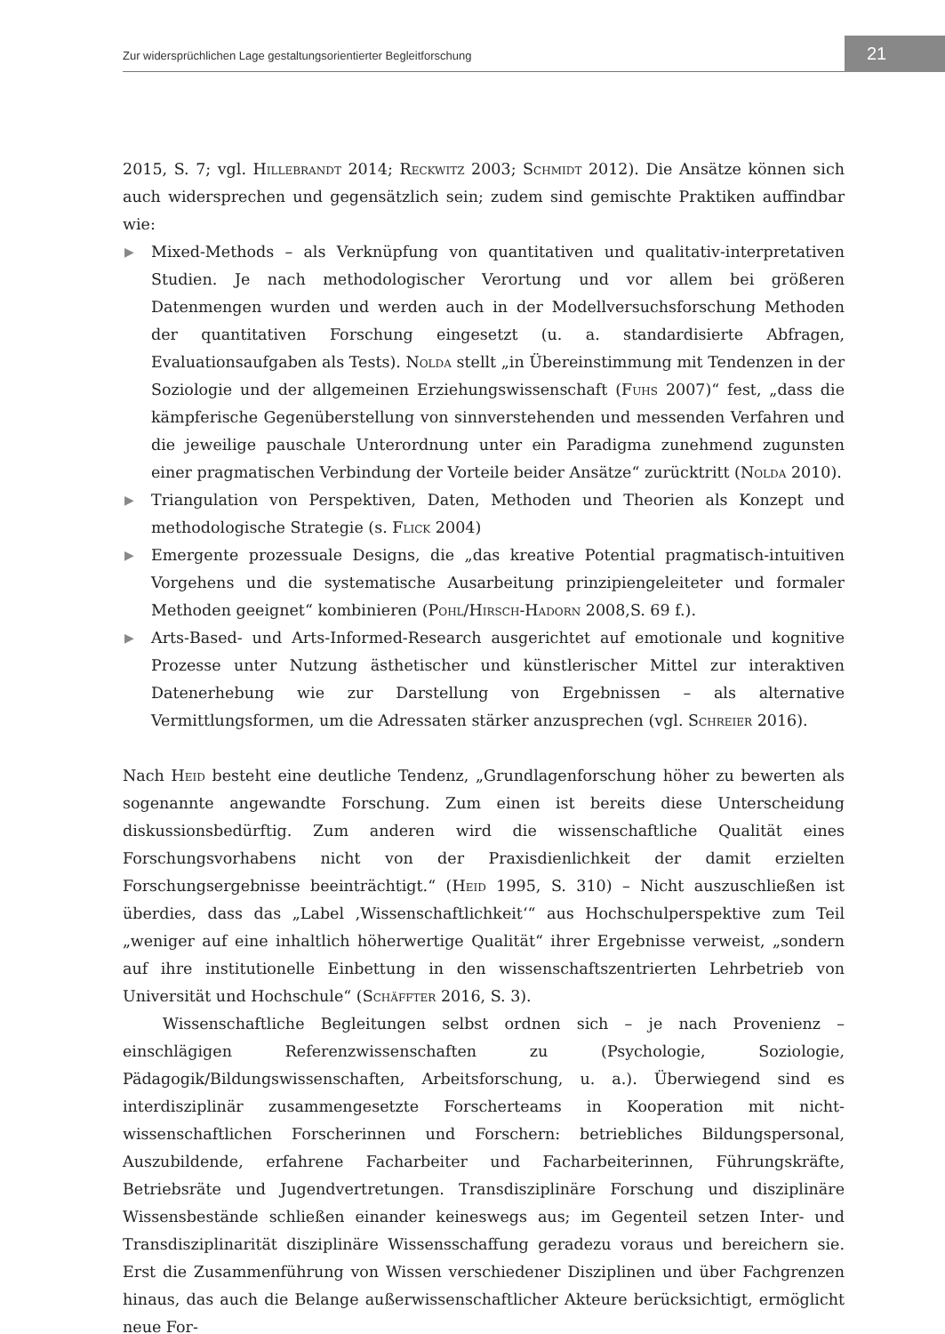Zur widersprüchlichen Lage gestaltungsorientierter Begleitforschung
21
2015, S. 7; vgl. Hillebrandt 2014; Reckwitz 2003; Schmidt 2012). Die Ansätze können sich auch widersprechen und gegensätzlich sein; zudem sind gemischte Praktiken auffindbar wie:
▶ Mixed-Methods – als Verknüpfung von quantitativen und qualitativ-interpretativen Studien. Je nach methodologischer Verortung und vor allem bei größeren Datenmengen wurden und werden auch in der Modellversuchsforschung Methoden der quantitativen Forschung eingesetzt (u. a. standardisierte Abfragen, Evaluationsaufgaben als Tests). Nolda stellt „in Übereinstimmung mit Tendenzen in der Soziologie und der allgemeinen Erziehungswissenschaft (Fuhs 2007)“ fest, „dass die kämpferische Gegenüberstellung von sinnverstehenden und messenden Verfahren und die jeweilige pauschale Unterordnung unter ein Paradigma zunehmend zugunsten einer pragmatischen Verbindung der Vorteile beider Ansätze“ zurücktritt (Nolda 2010).
▶ Triangulation von Perspektiven, Daten, Methoden und Theorien als Konzept und methodologische Strategie (s. Flick 2004)
▶ Emergente prozessuale Designs, die „das kreative Potential pragmatisch-intuitiven Vorgehens und die systematische Ausarbeitung prinzipiengeleiteter und formaler Methoden geeignet“ kombinieren (Pohl/Hirsch-Hadorn 2008,S. 69 f.).
▶ Arts-Based- und Arts-Informed-Research ausgerichtet auf emotionale und kognitive Prozesse unter Nutzung ästhetischer und künstlerischer Mittel zur interaktiven Datenerhebung wie zur Darstellung von Ergebnissen – als alternative Vermittlungsformen, um die Adressaten stärker anzusprechen (vgl. Schreier 2016).
Nach Heid besteht eine deutliche Tendenz, „Grundlagenforschung höher zu bewerten als sogenannte angewandte Forschung. Zum einen ist bereits diese Unterscheidung diskussionsbedürftig. Zum anderen wird die wissenschaftliche Qualität eines Forschungsvorhabens nicht von der Praxisdienlichkeit der damit erzielten Forschungsergebnisse beeinträchtigt.“ (Heid 1995, S. 310) – Nicht auszuschließen ist überdies, dass das „Label ‚Wissenschaftlichkeit‘“ aus Hochschulperspektive zum Teil „weniger auf eine inhaltlich höherwertige Qualität“ ihrer Ergebnisse verweist, „sondern auf ihre institutionelle Einbettung in den wissenschaftszentrierten Lehrbetrieb von Universität und Hochschule“ (Schäffter 2016, S. 3).
Wissenschaftliche Begleitungen selbst ordnen sich – je nach Provenienz – einschlägigen Referenzwissenschaften zu (Psychologie, Soziologie, Pädagogik/Bildungswissenschaften, Arbeitsforschung, u. a.). Überwiegend sind es interdisziplinär zusammengesetzte Forscherteams in Kooperation mit nicht-wissenschaftlichen Forscherinnen und Forschern: betriebliches Bildungspersonal, Auszubildende, erfahrene Facharbeiter und Facharbeiterinnen, Führungskräfte, Betriebsräte und Jugendvertretungen. Transdisziplinäre Forschung und disziplinäre Wissensbestände schließen einander keineswegs aus; im Gegenteil setzen Inter- und Transdisziplinarität disziplinäre Wissensschaffung geradezu voraus und bereichern sie. Erst die Zusammenführung von Wissen verschiedener Disziplinen und über Fachgrenzen hinaus, das auch die Belange außerwissenschaftlicher Akteure berücksichtigt, ermöglicht neue For-